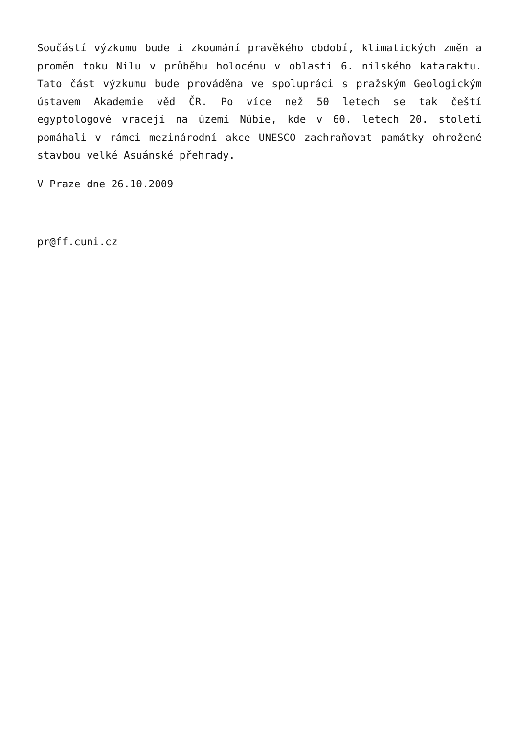Součástí výzkumu bude i zkoumání pravěkého období, klimatických změn a proměn toku Nilu v průběhu holocénu v oblasti 6. nilského kataraktu. Tato část výzkumu bude prováděna ve spolupráci s pražským Geologickým ústavem Akademie věd ČR. Po více než 50 letech se tak čeští egyptologové vracejí na území Núbie, kde v 60. letech 20. století pomáhali v rámci mezinárodní akce UNESCO zachraňovat památky ohrožené stavbou velké Asuánské přehrady.
V Praze dne 26.10.2009
pr@ff.cuni.cz